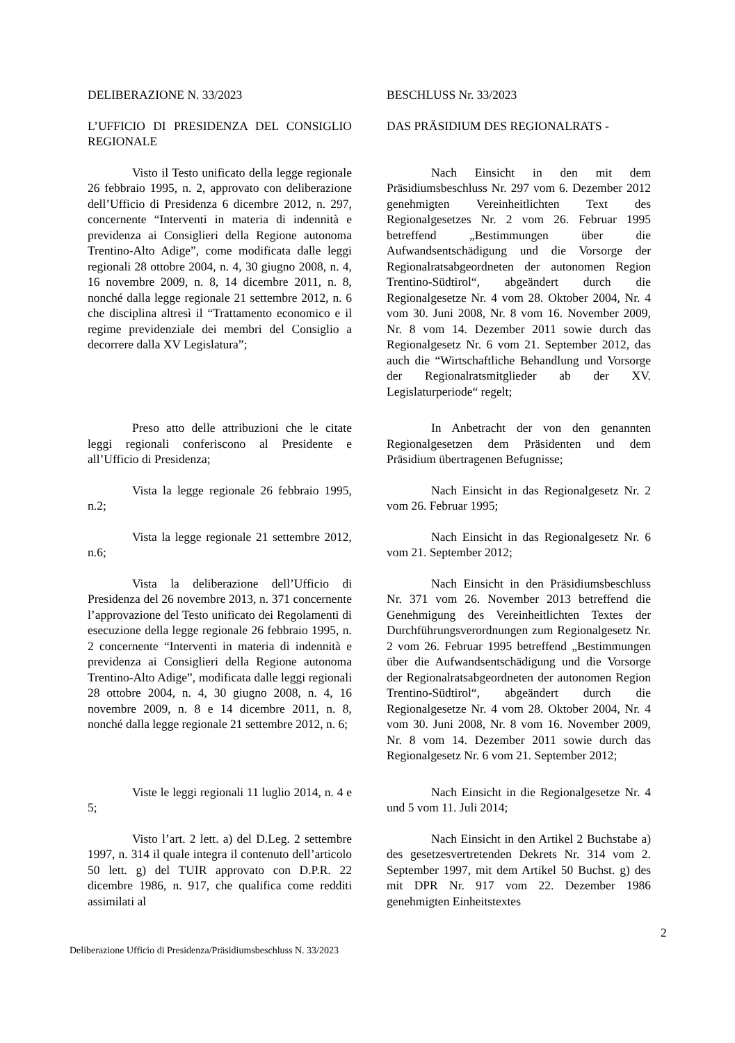DELIBERAZIONE N. 33/2023 BESCHLUSS Nr. 33/2023
L’UFFICIO DI PRESIDENZA DEL CONSIGLIO REGIONALE
DAS PRÄSIDIUM DES REGIONALRATS -
Visto il Testo unificato della legge regionale 26 febbraio 1995, n. 2, approvato con deliberazione dell’Ufficio di Presidenza 6 dicembre 2012, n. 297, concernente “Interventi in materia di indennità e previdenza ai Consiglieri della Regione autonoma Trentino-Alto Adige”, come modificata dalle leggi regionali 28 ottobre 2004, n. 4, 30 giugno 2008, n. 4, 16 novembre 2009, n. 8, 14 dicembre 2011, n. 8, nonché dalla legge regionale 21 settembre 2012, n. 6 che disciplina altresì il “Trattamento economico e il regime previdenziale dei membri del Consiglio a decorrere dalla XV Legislatura”;
Nach Einsicht in den mit dem Präsidiumsbeschluss Nr. 297 vom 6. Dezember 2012 genehmigten Vereinheitlichten Text des Regionalgesetzes Nr. 2 vom 26. Februar 1995 betreffend „Bestimmungen über die Aufwandsentschädigung und die Vorsorge der Regionalratsabgeordneten der autonomen Region Trentino-Südtirol“, abgeändert durch die Regionalgesetze Nr. 4 vom 28. Oktober 2004, Nr. 4 vom 30. Juni 2008, Nr. 8 vom 16. November 2009, Nr. 8 vom 14. Dezember 2011 sowie durch das Regionalgesetz Nr. 6 vom 21. September 2012, das auch die “Wirtschaftliche Behandlung und Vorsorge der Regionalratsmitglieder ab der XV. Legislaturperiode“ regelt;
Preso atto delle attribuzioni che le citate leggi regionali conferiscono al Presidente e all’Ufficio di Presidenza;
In Anbetracht der von den genannten Regionalgesetzen dem Präsidenten und dem Präsidium übertragenen Befugnisse;
Vista la legge regionale 26 febbraio 1995, n.2;
Nach Einsicht in das Regionalgesetz Nr. 2 vom 26. Februar 1995;
Vista la legge regionale 21 settembre 2012, n.6;
Nach Einsicht in das Regionalgesetz Nr. 6 vom 21. September 2012;
Vista la deliberazione dell’Ufficio di Presidenza del 26 novembre 2013, n. 371 concernente l’approvazione del Testo unificato dei Regolamenti di esecuzione della legge regionale 26 febbraio 1995, n. 2 concernente “Interventi in materia di indennità e previdenza ai Consiglieri della Regione autonoma Trentino-Alto Adige”, modificata dalle leggi regionali 28 ottobre 2004, n. 4, 30 giugno 2008, n. 4, 16 novembre 2009, n. 8 e 14 dicembre 2011, n. 8, nonché dalla legge regionale 21 settembre 2012, n. 6;
Nach Einsicht in den Präsidiumsbeschluss Nr. 371 vom 26. November 2013 betreffend die Genehmigung des Vereinheitlichten Textes der Durchführungsverordnungen zum Regionalgesetz Nr. 2 vom 26. Februar 1995 betreffend „Bestimmungen über die Aufwandsentschädigung und die Vorsorge der Regionalratsabgeordneten der autonomen Region Trentino-Südtirol“, abgeändert durch die Regionalgesetze Nr. 4 vom 28. Oktober 2004, Nr. 4 vom 30. Juni 2008, Nr. 8 vom 16. November 2009, Nr. 8 vom 14. Dezember 2011 sowie durch das Regionalgesetz Nr. 6 vom 21. September 2012;
Viste le leggi regionali 11 luglio 2014, n. 4 e 5;
Nach Einsicht in die Regionalgesetze Nr. 4 und 5 vom 11. Juli 2014;
Visto l’art. 2 lett. a) del D.Leg. 2 settembre 1997, n. 314 il quale integra il contenuto dell’articolo 50 lett. g) del TUIR approvato con D.P.R. 22 dicembre 1986, n. 917, che qualifica come redditi assimilati al
Nach Einsicht in den Artikel 2 Buchstabe a) des gesetzesvertretenden Dekrets Nr. 314 vom 2. September 1997, mit dem Artikel 50 Buchst. g) des mit DPR Nr. 917 vom 22. Dezember 1986 genehmigten Einheitstextes
2
Deliberazione Ufficio di Presidenza/Präsidiumsbeschluss N. 33/2023